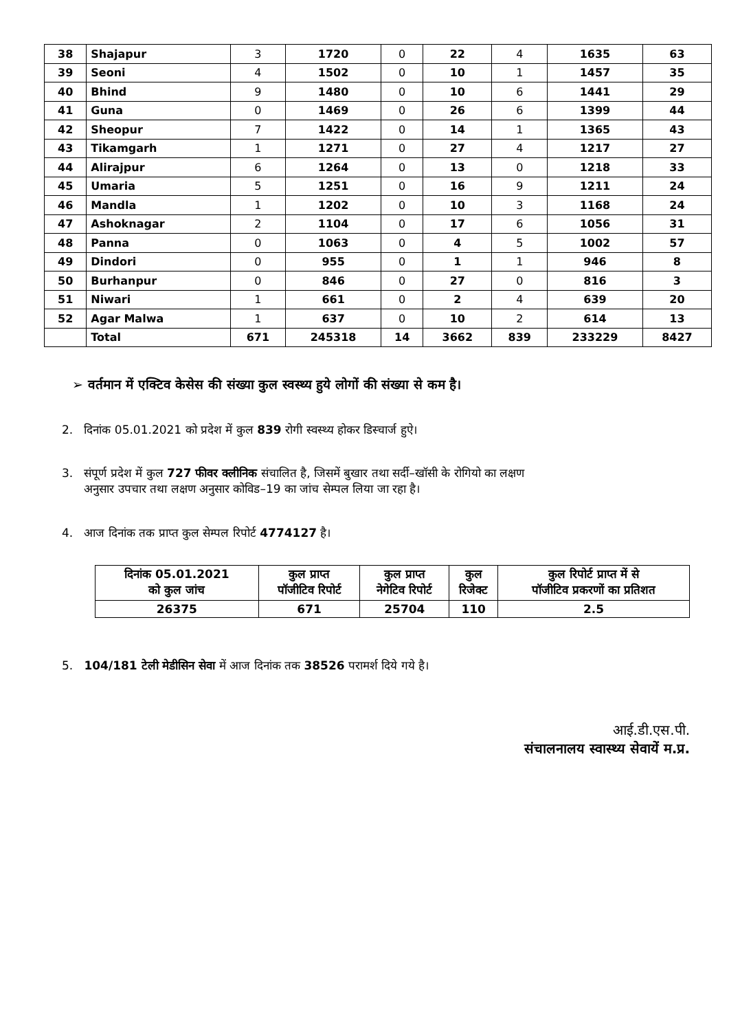| 38 | Shajapur | 3 | 1720 | 0 | 22 | 4 | 1635 | 63 |
| 39 | Seoni | 4 | 1502 | 0 | 10 | 1 | 1457 | 35 |
| 40 | Bhind | 9 | 1480 | 0 | 10 | 6 | 1441 | 29 |
| 41 | Guna | 0 | 1469 | 0 | 26 | 6 | 1399 | 44 |
| 42 | Sheopur | 7 | 1422 | 0 | 14 | 1 | 1365 | 43 |
| 43 | Tikamgarh | 1 | 1271 | 0 | 27 | 4 | 1217 | 27 |
| 44 | Alirajpur | 6 | 1264 | 0 | 13 | 0 | 1218 | 33 |
| 45 | Umaria | 5 | 1251 | 0 | 16 | 9 | 1211 | 24 |
| 46 | Mandla | 1 | 1202 | 0 | 10 | 3 | 1168 | 24 |
| 47 | Ashoknagar | 2 | 1104 | 0 | 17 | 6 | 1056 | 31 |
| 48 | Panna | 0 | 1063 | 0 | 4 | 5 | 1002 | 57 |
| 49 | Dindori | 0 | 955 | 0 | 1 | 1 | 946 | 8 |
| 50 | Burhanpur | 0 | 846 | 0 | 27 | 0 | 816 | 3 |
| 51 | Niwari | 1 | 661 | 0 | 2 | 4 | 639 | 20 |
| 52 | Agar Malwa | 1 | 637 | 0 | 10 | 2 | 614 | 13 |
| | Total | 671 | 245318 | 14 | 3662 | 839 | 233229 | 8427 |
➢ वर्तमान में एक्टिव केसेस की संख्या कुल स्वस्थ्य हुये लोगों की संख्या से कम है।
2. दिनांक 05.01.2021 को प्रदेश में कुल 839 रोगी स्वस्थ्य होकर डिस्चार्ज हुऐ।
3. संपूर्ण प्रदेश में कुल 727 फीवर क्लीनिक संचालित है, जिसमें बुखार तथा सर्दी–खॉसी के रोगियो का लक्षण
अनुसार उपचार तथा लक्षण अनुसार कोविड–19 का जांच सेम्पल लिया जा रहा है।
4. आज दिनांक तक प्राप्त कुल सेम्पल रिपोर्ट 4774127 है।
| दिनांक 05.01.2021 को कुल जांच | कुल प्राप्त पॉजीटिव रिपोर्ट | कुल प्राप्त नेगेटिव रिपोर्ट | कुल रिजेक्ट | कुल रिपोर्ट प्राप्त में से पॉजीटिव प्रकरणों का प्रतिशत |
| --- | --- | --- | --- | --- |
| 26375 | 671 | 25704 | 110 | 2.5 |
5. 104/181 टेली मेडीसिन सेवा में आज दिनांक तक 38526 परामर्श दिये गये है।
आई.डी.एस.पी.
संचालनालय स्वास्थ्य सेवायें म.प्र.